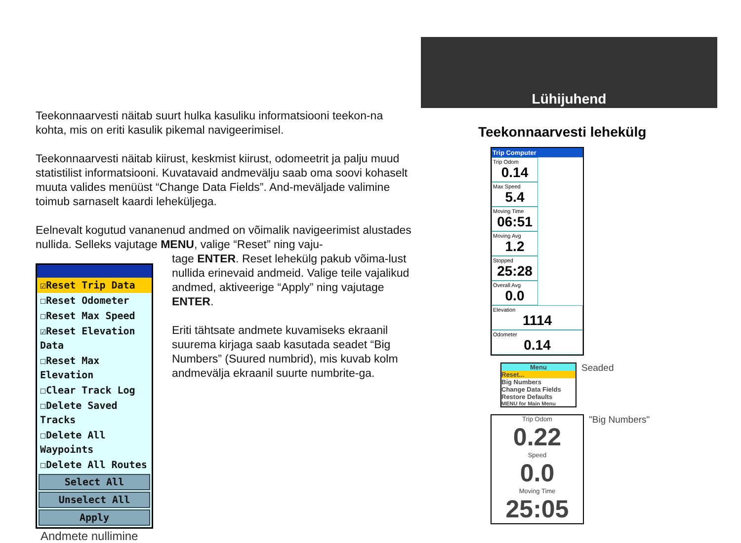Lühijuhend
Teekonnaarvesti näitab suurt hulka kasuliku informatsiooni teekon-na kohta, mis on eriti kasulik pikemal navigeerimisel.
Teekonnaarvesti näitab kiirust, keskmist kiirust, odomeetrit ja palju muud statistilist informatsiooni. Kuvatavaid andmevälju saab oma soovi kohaselt muuta valides menüüst “Change Data Fields”. And-meväljade valimine toimub sarnaselt kaardi leheküljega.
Eelnevalt kogutud vananenud andmed on võimalik navigeerimist alustades nullida. Selleks vajutage MENU, valige “Reset” ning vaju-
☑Reset Trip Data
☐Reset Odometer
☐Reset Max Speed
☑Reset Elevation Data
☐Reset Max Elevation
☐Clear Track Log
☐Delete Saved Tracks
☐Delete All Waypoints
☐Delete All Routes
Select All
Unselect All
Apply
Andmete nullimine
tage ENTER. Reset lehekülg pakub võima-lust nullida erinevaid andmeid. Valige teile vajalikud andmed, aktiveerige “Apply” ning vajutage ENTER.
Eriti tähtsate andmete kuvamiseks ekraanil suurema kirjaga saab kasutada seadet “Big Numbers” (Suured numbrid), mis kuvab kolm andmevälja ekraanil suurte numbrite-ga.
Teekonnaarvesti lehekülg
Trip Computer
Trip Odom 0.14 Max Speed 5.4 Moving Time 06:51 Moving Avg 1.2 Stopped 25:28 Overall Avg 0.0
Elevation 1114
Odometer 0.14
Menu
Reset...
Big Numbers
Change Data Fields
Restore Defaults
MENU for Main Menu
Seaded
Trip Odom
0.22
Speed
0.0
Moving Time
25:05
"Big Numbers"